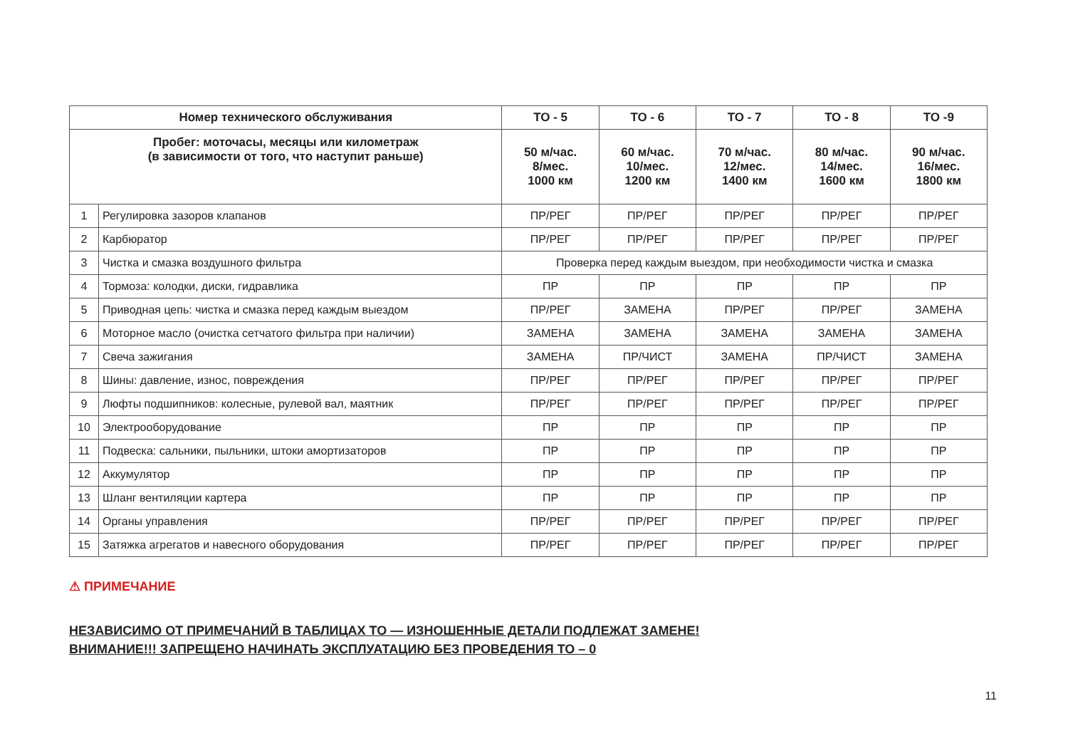| Номер технического обслуживания | | ТО - 5 | ТО - 6 | ТО - 7 | ТО - 8 | ТО -9 |
| --- | --- | --- | --- | --- | --- | --- |
| Пробег: моточасы, месяцы или километраж (в зависимости от того, что наступит раньше) | | 50 м/час. 8/мес. 1000 км | 60 м/час. 10/мес. 1200 км | 70 м/час. 12/мес. 1400 км | 80 м/час. 14/мес. 1600 км | 90 м/час. 16/мес. 1800 км |
| 1 | Регулировка зазоров клапанов | ПР/РЕГ | ПР/РЕГ | ПР/РЕГ | ПР/РЕГ | ПР/РЕГ |
| 2 | Карбюратор | ПР/РЕГ | ПР/РЕГ | ПР/РЕГ | ПР/РЕГ | ПР/РЕГ |
| 3 | Чистка и смазка воздушного фильтра | Проверка перед каждым выездом, при необходимости чистка и смазка | | | | |
| 4 | Тормоза: колодки, диски, гидравлика | ПР | ПР | ПР | ПР | ПР |
| 5 | Приводная цепь: чистка и смазка перед каждым выездом | ПР/РЕГ | ЗАМЕНА | ПР/РЕГ | ПР/РЕГ | ЗАМЕНА |
| 6 | Моторное масло (очистка сетчатого фильтра при наличии) | ЗАМЕНА | ЗАМЕНА | ЗАМЕНА | ЗАМЕНА | ЗАМЕНА |
| 7 | Свеча зажигания | ЗАМЕНА | ПР/ЧИСТ | ЗАМЕНА | ПР/ЧИСТ | ЗАМЕНА |
| 8 | Шины: давление, износ, повреждения | ПР/РЕГ | ПР/РЕГ | ПР/РЕГ | ПР/РЕГ | ПР/РЕГ |
| 9 | Люфты подшипников: колесные, рулевой вал, маятник | ПР/РЕГ | ПР/РЕГ | ПР/РЕГ | ПР/РЕГ | ПР/РЕГ |
| 10 | Электрооборудование | ПР | ПР | ПР | ПР | ПР |
| 11 | Подвеска: сальники, пыльники, штоки амортизаторов | ПР | ПР | ПР | ПР | ПР |
| 12 | Аккумулятор | ПР | ПР | ПР | ПР | ПР |
| 13 | Шланг вентиляции картера | ПР | ПР | ПР | ПР | ПР |
| 14 | Органы управления | ПР/РЕГ | ПР/РЕГ | ПР/РЕГ | ПР/РЕГ | ПР/РЕГ |
| 15 | Затяжка агрегатов и навесного оборудования | ПР/РЕГ | ПР/РЕГ | ПР/РЕГ | ПР/РЕГ | ПР/РЕГ |
⚠ ПРИМЕЧАНИЕ
НЕЗАВИСИМО ОТ ПРИМЕЧАНИЙ В ТАБЛИЦАХ ТО — ИЗНОШЕННЫЕ ДЕТАЛИ ПОДЛЕЖАТ ЗАМЕНЕ!
ВНИМАНИЕ!!! ЗАПРЕЩЕНО НАЧИНАТЬ ЭКСПЛУАТАЦИЮ БЕЗ ПРОВЕДЕНИЯ ТО – 0
11